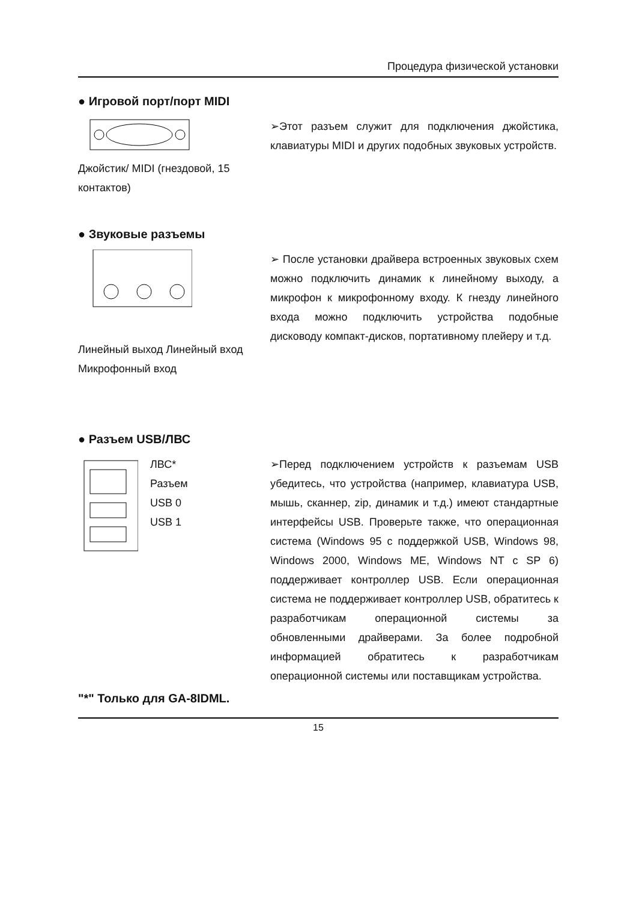Процедура физической установки
● Игровой порт/порт MIDI
Джойстик/ MIDI (гнездовой, 15 контактов)
➢Этот разъем служит для подключения джойстика, клавиатуры MIDI и других подобных звуковых устройств.
● Звуковые разъемы
Линейный выход Линейный вход Микрофонный вход
➢ После установки драйвера встроенных звуковых схем можно подключить динамик к линейному выходу, а микрофон к микрофонному входу. К гнезду линейного входа можно подключить устройства подобные дисководу компакт-дисков, портативному плейеру и т.д.
● Разъем USB/ЛВС
ЛВС*
Разъем
USB 0
USB 1
➢Перед подключением устройств к разъемам USB убедитесь, что устройства (например, клавиатура USB, мышь, сканнер, zip, динамик и т.д.) имеют стандартные интерфейсы USB. Проверьте также, что операционная система (Windows 95 с поддержкой USB, Windows 98, Windows 2000, Windows ME, Windows NT с SP 6) поддерживает контроллер USB. Если операционная система не поддерживает контроллер USB, обратитесь к разработчикам операционной системы за обновленными драйверами. За более подробной информацией обратитесь к разработчикам операционной системы или поставщикам устройства.
"*" Только для GA-8IDML.
15